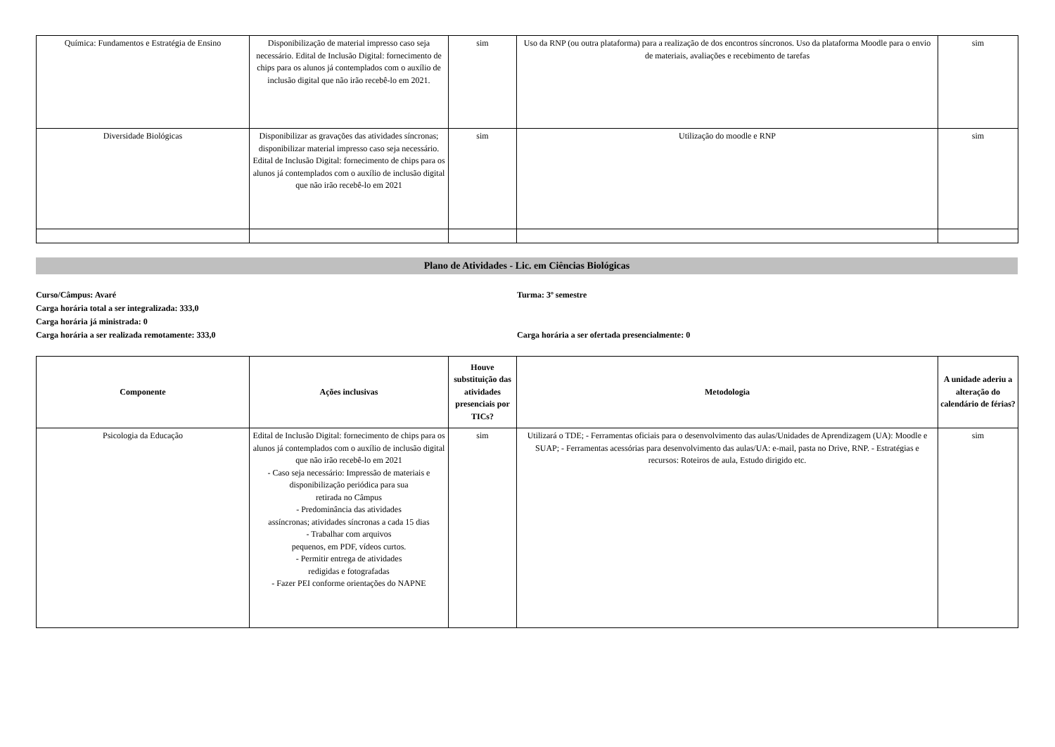| Química: Fundamentos e Estratégia de Ensino | Disponibilização de material impresso caso seja necessário. Edital de Inclusão Digital: fornecimento de chips para os alunos já contemplados com o auxílio de inclusão digital que não irão recebê-lo em 2021. | sim | Uso da RNP (ou outra plataforma) para a realização de dos encontros síncronos. Uso da plataforma Moodle para o envio de materiais, avaliações e recebimento de tarefas | sim |
| Diversidade Biológicas | Disponibilizar as gravações das atividades síncronas; disponibilizar material impresso caso seja necessário. Edital de Inclusão Digital: fornecimento de chips para os alunos já contemplados com o auxílio de inclusão digital que não irão recebê-lo em 2021 | sim | Utilização do moodle e RNP | sim |
Plano de Atividades - Lic. em Ciências Biológicas
Curso/Câmpus: Avaré
Carga horária total a ser integralizada: 333,0
Carga horária já ministrada: 0
Carga horária a ser realizada remotamente: 333,0
Turma: 3º semestre
Carga horária a ser ofertada presencialmente: 0
| Componente | Ações inclusivas | Houve substituição das atividades presenciais por TICs? | Metodologia | A unidade aderiu a alteração do calendário de férias? |
| --- | --- | --- | --- | --- |
| Psicologia da Educação | Edital de Inclusão Digital: fornecimento de chips para os alunos já contemplados com o auxílio de inclusão digital que não irão recebê-lo em 2021 - Caso seja necessário: Impressão de materiais e disponibilização periódica para sua retirada no Câmpus - Predominância das atividades assíncronas; atividades síncronas a cada 15 dias - Trabalhar com arquivos pequenos, em PDF, vídeos curtos. - Permitir entrega de atividades redigidas e fotografadas - Fazer PEI conforme orientações do NAPNE | sim | Utilizará o TDE; - Ferramentas oficiais para o desenvolvimento das aulas/Unidades de Aprendizagem (UA): Moodle e SUAP; - Ferramentas acessórias para desenvolvimento das aulas/UA: e-mail, pasta no Drive, RNP. - Estratégias e recursos: Roteiros de aula, Estudo dirigido etc. | sim |